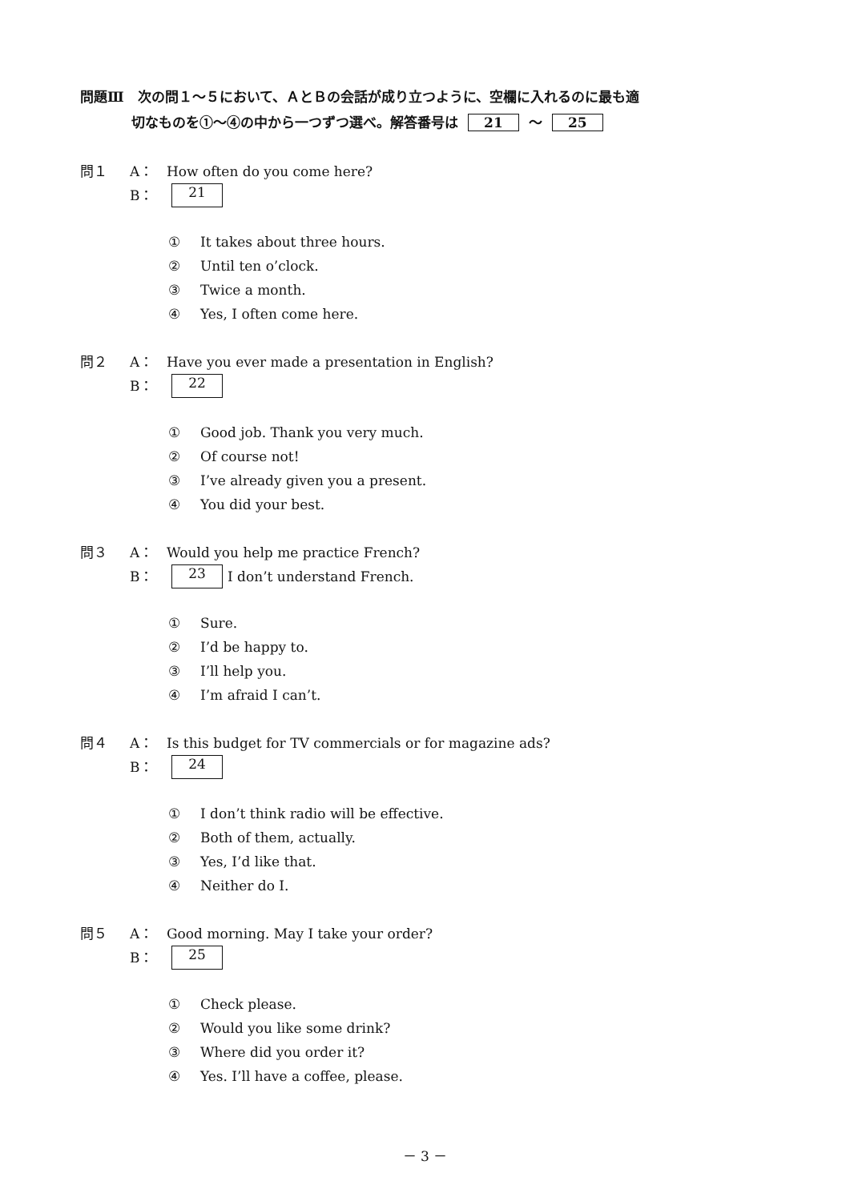問題Ⅲ　次の問１～５において、ＡとＢの会話が成り立つように、空欄に入れるのに最も適
切なものを①～④の中から一つずつ選べ。解答番号は 21 ～ 25
問１ A： How often do you come here?
B： 21
① It takes about three hours.
② Until ten o’clock.
③ Twice a month.
④ Yes, I often come here.
問２ A： Have you ever made a presentation in English?
B： 22
① Good job. Thank you very much.
② Of course not!
③ I’ve already given you a present.
④ You did your best.
問３ A： Would you help me practice French?
B： 23 I don’t understand French.
① Sure.
② I’d be happy to.
③ I’ll help you.
④ I’m afraid I can’t.
問４ A： Is this budget for TV commercials or for magazine ads?
B： 24
① I don’t think radio will be effective.
② Both of them, actually.
③ Yes, I’d like that.
④ Neither do I.
問５ A： Good morning. May I take your order?
B： 25
① Check please.
② Would you like some drink?
③ Where did you order it?
④ Yes. I’ll have a coffee, please.
－ 3 －